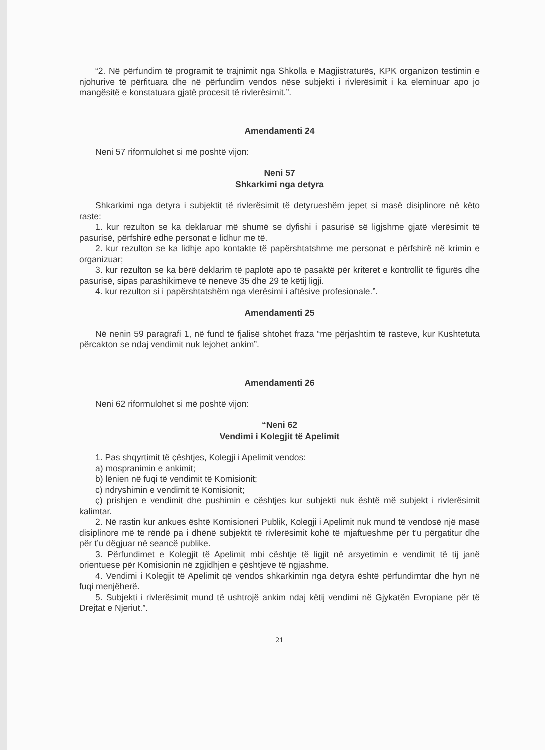“2. Në përfundim të programit të trajnimit nga Shkolla e Magjistraturës, KPK organizon testimin e njohurive të përfituara dhe në përfundim vendos nëse subjekti i rivlerësimit i ka eleminuar apo jo mangësitë e konstatuara gjatë procesit të rivlerësimit.”.
Amendamenti 24
Neni 57 riformulohet si më poshtë vijon:
Neni 57
Shkarkimi nga detyra
Shkarkimi nga detyra i subjektit të rivlerësimit të detyrueshëm jepet si masë disiplinore në këto raste:
1. kur rezulton se ka deklaruar më shumë se dyfishi i pasurisë së ligjshme gjatë vlerësimit të pasurisë, përfshirë edhe personat e lidhur me të.
2. kur rezulton se ka lidhje apo kontakte të papërshtatshme me personat e përfshirë në krimin e organizuar;
3. kur rezulton se ka bërë deklarim të paplotë apo të pasaktë për kriteret e kontrollit të figurës dhe pasurisë, sipas parashikimeve të neneve 35 dhe 29 të këtij ligji.
4. kur rezulton si i papërshtatshëm nga vlerësimi i aftësive profesionale.”.
Amendamenti 25
Në nenin 59 paragrafi 1, në fund të fjalisë shtohet fraza “me përjashtim të rasteve, kur Kushtetuta përcakton se ndaj vendimit nuk lejohet ankim”.
Amendamenti 26
Neni 62 riformulohet si më poshtë vijon:
“Neni 62
Vendimi i Kolegjit të Apelimit
1. Pas shqyrtimit të çështjes, Kolegji i Apelimit vendos:
a) mospranimin e ankimit;
b) lënien në fuqi të vendimit të Komisionit;
c) ndryshimin e vendimit të Komisionit;
ç) prishjen e vendimit dhe pushimin e cështjes kur subjekti nuk është më subjekt i rivlerësimit kalimtar.
2. Në rastin kur ankues është Komisioneri Publik, Kolegji i Apelimit nuk mund të vendosë një masë disiplinore më të rëndë pa i dhënë subjektit të rivlerësimit kohë të mjaftueshme për t’u përgatitur dhe për t’u dëgjuar në seancë publike.
3. Përfundimet e Kolegjit të Apelimit mbi cështje të ligjit në arsyetimin e vendimit të tij janë orientuese për Komisionin në zgjidhjen e çështjeve të ngjashme.
4. Vendimi i Kolegjit të Apelimit që vendos shkarkimin nga detyra është përfundimtar dhe hyn në fuqi menjëherë.
5. Subjekti i rivlerësimit mund të ushtrojë ankim ndaj këtij vendimi në Gjykatën Evropiane për të Drejtat e Njeriut.”.
21